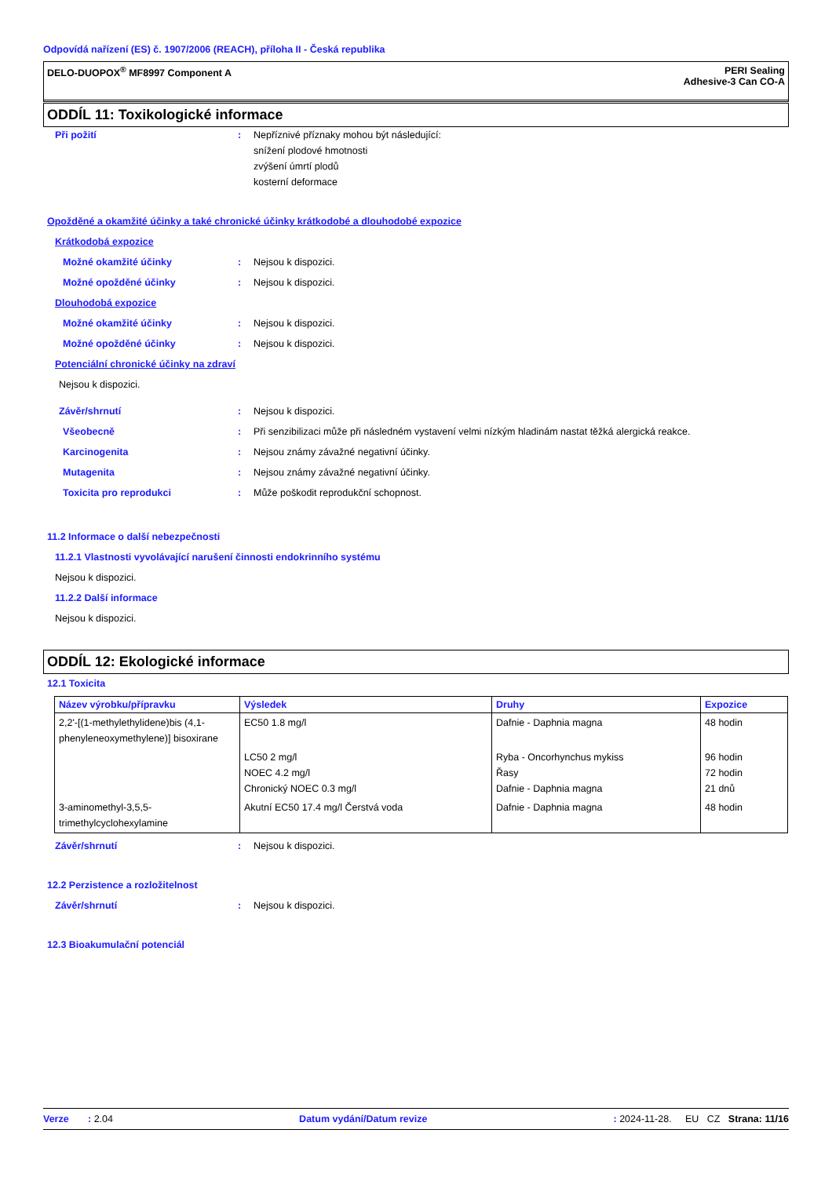Odpovídá nařízení (ES) č. 1907/2006 (REACH), příloha II - Česká republika
DELO-DUOPOX<sup>®</sup> MF8997 Component A PERI Sealing
Adhesive-3 Can CO-A
ODDÍL 11: Toxikologické informace
Při požití: Nepříznivé příznaky mohou být následující:
snížení plodové hmotnosti
zvýšení úmrtí plodů
kosterní deformace
Opožděné a okamžité účinky a také chronické účinky krátkodobé a dlouhodobé expozice
Krátkodobá expozice
Možné okamžité účinky: Nejsou k dispozici.
Možné opožděné účinky: Nejsou k dispozici.
Dlouhodobá expozice
Možné okamžité účinky: Nejsou k dispozici.
Možné opožděné účinky: Nejsou k dispozici.
Potenciální chronické účinky na zdraví
Nejsou k dispozici.
Závěr/shrnutí: Nejsou k dispozici.
Všeobecně: Při senzibilizaci může při následném vystavení velmi nízkým hladinám nastat těžká alergická reakce.
Karcinogenita: Nejsou známy závažné negativní účinky.
Mutagenita: Nejsou známy závažné negativní účinky.
Toxicita pro reprodukci: Může poškodit reprodukční schopnost.
11.2 Informace o další nebezpečnosti
11.2.1 Vlastnosti vyvolávající narušení činnosti endokrinního systému
Nejsou k dispozici.
11.2.2 Další informace
Nejsou k dispozici.
ODDÍL 12: Ekologické informace
12.1 Toxicita
| Název výrobku/přípravku | Výsledek | Druhy | Expozice |
| --- | --- | --- | --- |
| 2,2'-[(1-methylethylidene)bis (4,1-phenyleneoxymethylene)] bisoxirane | EC50 1.8 mg/l | Dafnie - Daphnia magna | 48 hodin |
| | LC50 2 mg/l NOEC 4.2 mg/l Chronický NOEC 0.3 mg/l | Ryba - Oncorhynchus mykiss Řasy Dafnie - Daphnia magna | 96 hodin 72 hodin 21 dnů |
| 3-aminomethyl-3,5,5-trimethylcyclohexylamine | Akutní EC50 17.4 mg/l Čerstvá voda | Dafnie - Daphnia magna | 48 hodin |
Závěr/shrnutí: Nejsou k dispozici.
12.2 Perzistence a rozložitelnost
Závěr/shrnutí: Nejsou k dispozici.
12.3 Bioakumulační potenciál
Verze : 2.04 Datum vydání/Datum revize: 2024-11-28. EU CZ Strana: 11/16